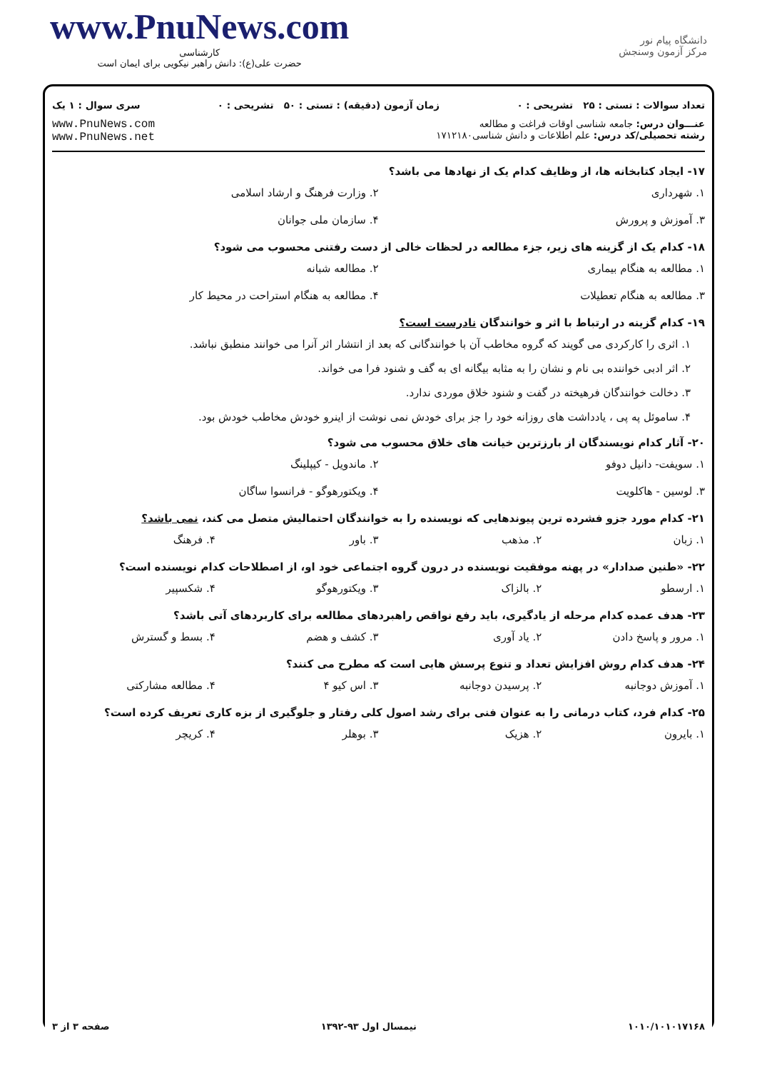www.PnuNews.com
کارشناسی
حضرت علی(ع): دانش راهبر نیکویی برای ایمان است
دانشگاه پیام نور
مرکز آزمون وسنجش
تعداد سوالات : تستی : ۲۵ تشریحی : ۰ زمان آزمون (دقیقه) : تستی : ۵۰ تشریحی : ۰ سری سوال : ۱ یک
عنـــوان درس: جامعه شناسی اوقات فراغت و مطالعه
رشته تحصیلی/کد درس: علم اطلاعات و دانش شناسی۱۷۱۲۱۸۰
www.PnuNews.com
www.PnuNews.net
۱۷- ایجاد کتابخانه ها، از وظایف کدام یک از نهادها می باشد؟
۱. شهرداری ۲. وزارت فرهنگ و ارشاد اسلامی
۳. آموزش و پرورش ۴. سازمان ملی جوانان
۱۸- کدام یک از گزینه های زیر، جزء مطالعه در لحظات خالی از دست رفتنی محسوب می شود؟
۱. مطالعه به هنگام بیماری ۲. مطالعه شبانه
۳. مطالعه به هنگام تعطیلات ۴. مطالعه به هنگام استراحت در محیط کار
۱۹- کدام گزینه در ارتباط با اثر و خوانندگان نادرست است؟
۱. اثری را کارکردی می گویند که گروه مخاطب آن با خوانندگانی که بعد از انتشار اثر آنرا می خوانند منطبق نباشد.
۲. اثر ادبی خواننده بی نام و نشان را به مثابه بیگانه ای به گف و شنود فرا می خواند.
۳. دخالت خوانندگان فرهیخته در گفت و شنود خلاق موردی ندارد.
۴. ساموئل په پی ، یادداشت های روزانه خود را جز برای خودش نمی نوشت از اینرو خودش مخاطب خودش بود.
۲۰- آثار کدام نویسندگان از بارزترین خیانت های خلاق محسوب می شود؟
۱. سویفت- دانیل دوفو ۲. ماندویل - کیپلینگ
۳. لوسین - هاکلویت ۴. ویکتورهوگو - فرانسوا ساگان
۲۱- کدام مورد جزو فشرده ترین پیوندهایی که نویسنده را به خوانندگان احتمالیش متصل می کند، نمی باشد؟
۱. زبان ۲. مذهب ۳. باور ۴. فرهنگ
۲۲- «طنین صدادار» در پهنه موفقیت نویسنده در درون گروه اجتماعی خود او، از اصطلاحات کدام نویسنده است؟
۱. ارسطو ۲. بالزاک ۳. ویکتورهوگو ۴. شکسپیر
۲۳- هدف عمده کدام مرحله از یادگیری، باید رفع نواقص راهبردهای مطالعه برای کاربردهای آتی باشد؟
۱. مرور و پاسخ دادن ۲. یاد آوری ۳. کشف و هضم ۴. بسط و گسترش
۲۴- هدف کدام روش افزایش تعداد و تنوع پرسش هایی است که مطرح می کنند؟
۱. آموزش دوجانبه ۲. پرسیدن دوجانبه ۳. اس کیو ۴ ۴. مطالعه مشارکتی
۲۵- کدام فرد، کتاب درمانی را به عنوان فنی برای رشد اصول کلی رفتار و جلوگیری از بزه کاری تعریف کرده است؟
۱. بایرون ۲. هزیک ۳. بوهلر ۴. کریچر
۱۰۱۰/۱۰۱۰۱۷۱۶۸ نیمسال اول ۹۳-۱۳۹۲ صفحه ۳ از ۳